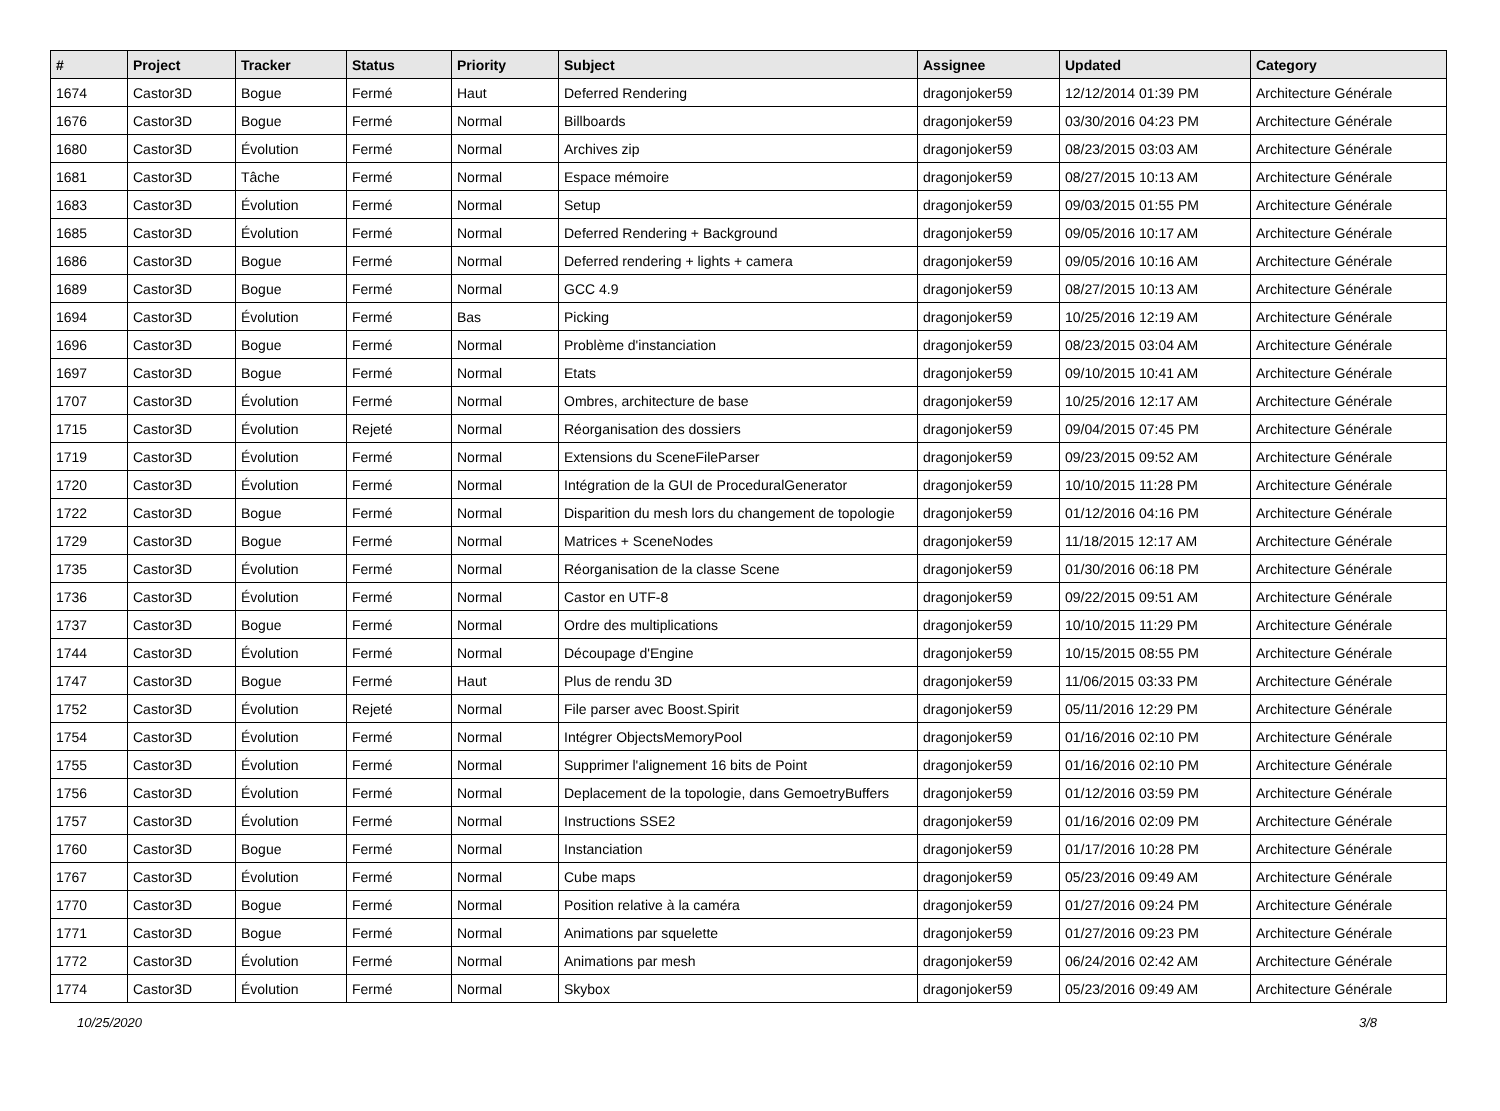| # | Project | Tracker | Status | Priority | Subject | Assignee | Updated | Category |
| --- | --- | --- | --- | --- | --- | --- | --- | --- |
| 1674 | Castor3D | Bogue | Fermé | Haut | Deferred Rendering | dragonjoker59 | 12/12/2014 01:39 PM | Architecture Générale |
| 1676 | Castor3D | Bogue | Fermé | Normal | Billboards | dragonjoker59 | 03/30/2016 04:23 PM | Architecture Générale |
| 1680 | Castor3D | Évolution | Fermé | Normal | Archives zip | dragonjoker59 | 08/23/2015 03:03 AM | Architecture Générale |
| 1681 | Castor3D | Tâche | Fermé | Normal | Espace mémoire | dragonjoker59 | 08/27/2015 10:13 AM | Architecture Générale |
| 1683 | Castor3D | Évolution | Fermé | Normal | Setup | dragonjoker59 | 09/03/2015 01:55 PM | Architecture Générale |
| 1685 | Castor3D | Évolution | Fermé | Normal | Deferred Rendering + Background | dragonjoker59 | 09/05/2016 10:17 AM | Architecture Générale |
| 1686 | Castor3D | Bogue | Fermé | Normal | Deferred rendering + lights + camera | dragonjoker59 | 09/05/2016 10:16 AM | Architecture Générale |
| 1689 | Castor3D | Bogue | Fermé | Normal | GCC 4.9 | dragonjoker59 | 08/27/2015 10:13 AM | Architecture Générale |
| 1694 | Castor3D | Évolution | Fermé | Bas | Picking | dragonjoker59 | 10/25/2016 12:19 AM | Architecture Générale |
| 1696 | Castor3D | Bogue | Fermé | Normal | Problème d'instanciation | dragonjoker59 | 08/23/2015 03:04 AM | Architecture Générale |
| 1697 | Castor3D | Bogue | Fermé | Normal | Etats | dragonjoker59 | 09/10/2015 10:41 AM | Architecture Générale |
| 1707 | Castor3D | Évolution | Fermé | Normal | Ombres, architecture de base | dragonjoker59 | 10/25/2016 12:17 AM | Architecture Générale |
| 1715 | Castor3D | Évolution | Rejeté | Normal | Réorganisation des dossiers | dragonjoker59 | 09/04/2015 07:45 PM | Architecture Générale |
| 1719 | Castor3D | Évolution | Fermé | Normal | Extensions du SceneFileParser | dragonjoker59 | 09/23/2015 09:52 AM | Architecture Générale |
| 1720 | Castor3D | Évolution | Fermé | Normal | Intégration de la GUI de ProceduralGenerator | dragonjoker59 | 10/10/2015 11:28 PM | Architecture Générale |
| 1722 | Castor3D | Bogue | Fermé | Normal | Disparition du mesh lors du changement de topologie | dragonjoker59 | 01/12/2016 04:16 PM | Architecture Générale |
| 1729 | Castor3D | Bogue | Fermé | Normal | Matrices + SceneNodes | dragonjoker59 | 11/18/2015 12:17 AM | Architecture Générale |
| 1735 | Castor3D | Évolution | Fermé | Normal | Réorganisation de la classe Scene | dragonjoker59 | 01/30/2016 06:18 PM | Architecture Générale |
| 1736 | Castor3D | Évolution | Fermé | Normal | Castor en UTF-8 | dragonjoker59 | 09/22/2015 09:51 AM | Architecture Générale |
| 1737 | Castor3D | Bogue | Fermé | Normal | Ordre des multiplications | dragonjoker59 | 10/10/2015 11:29 PM | Architecture Générale |
| 1744 | Castor3D | Évolution | Fermé | Normal | Découpage d'Engine | dragonjoker59 | 10/15/2015 08:55 PM | Architecture Générale |
| 1747 | Castor3D | Bogue | Fermé | Haut | Plus de rendu 3D | dragonjoker59 | 11/06/2015 03:33 PM | Architecture Générale |
| 1752 | Castor3D | Évolution | Rejeté | Normal | File parser avec Boost.Spirit | dragonjoker59 | 05/11/2016 12:29 PM | Architecture Générale |
| 1754 | Castor3D | Évolution | Fermé | Normal | Intégrer ObjectsMemoryPool | dragonjoker59 | 01/16/2016 02:10 PM | Architecture Générale |
| 1755 | Castor3D | Évolution | Fermé | Normal | Supprimer l'alignement 16 bits de Point | dragonjoker59 | 01/16/2016 02:10 PM | Architecture Générale |
| 1756 | Castor3D | Évolution | Fermé | Normal | Deplacement de la topologie, dans GemoetryBuffers | dragonjoker59 | 01/12/2016 03:59 PM | Architecture Générale |
| 1757 | Castor3D | Évolution | Fermé | Normal | Instructions SSE2 | dragonjoker59 | 01/16/2016 02:09 PM | Architecture Générale |
| 1760 | Castor3D | Bogue | Fermé | Normal | Instanciation | dragonjoker59 | 01/17/2016 10:28 PM | Architecture Générale |
| 1767 | Castor3D | Évolution | Fermé | Normal | Cube maps | dragonjoker59 | 05/23/2016 09:49 AM | Architecture Générale |
| 1770 | Castor3D | Bogue | Fermé | Normal | Position relative à la caméra | dragonjoker59 | 01/27/2016 09:24 PM | Architecture Générale |
| 1771 | Castor3D | Bogue | Fermé | Normal | Animations par squelette | dragonjoker59 | 01/27/2016 09:23 PM | Architecture Générale |
| 1772 | Castor3D | Évolution | Fermé | Normal | Animations par mesh | dragonjoker59 | 06/24/2016 02:42 AM | Architecture Générale |
| 1774 | Castor3D | Évolution | Fermé | Normal | Skybox | dragonjoker59 | 05/23/2016 09:49 AM | Architecture Générale |
10/25/2020 3/8